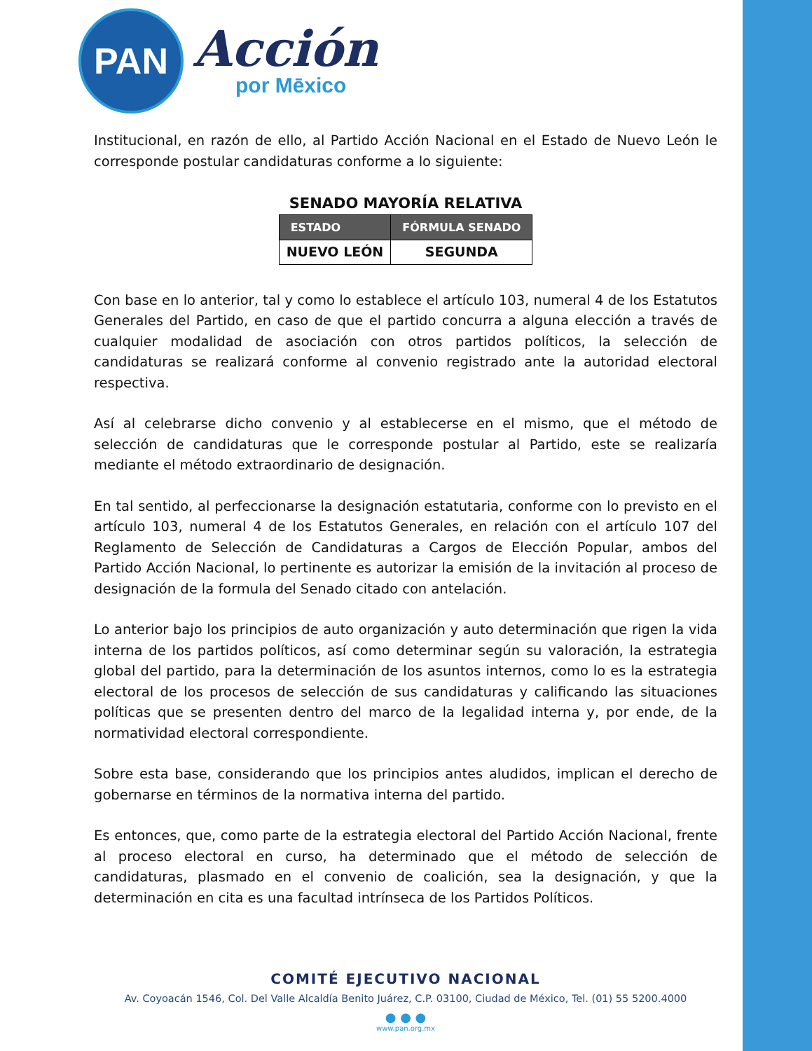PAN
Acción
por Mēxico
Institucional, en razón de ello, al Partido Acción Nacional en el Estado de Nuevo León le corresponde postular candidaturas conforme a lo siguiente:
SENADO MAYORÍA RELATIVA
| ESTADO | FÓRMULA SENADO |
| --- | --- |
| NUEVO LEÓN | SEGUNDA |
Con base en lo anterior, tal y como lo establece el artículo 103, numeral 4 de los Estatutos Generales del Partido, en caso de que el partido concurra a alguna elección a través de cualquier modalidad de asociación con otros partidos políticos, la selección de candidaturas se realizará conforme al convenio registrado ante la autoridad electoral respectiva.
Así al celebrarse dicho convenio y al establecerse en el mismo, que el método de selección de candidaturas que le corresponde postular al Partido, este se realizaría mediante el método extraordinario de designación.
En tal sentido, al perfeccionarse la designación estatutaria, conforme con lo previsto en el artículo 103, numeral 4 de los Estatutos Generales, en relación con el artículo 107 del Reglamento de Selección de Candidaturas a Cargos de Elección Popular, ambos del Partido Acción Nacional, lo pertinente es autorizar la emisión de la invitación al proceso de designación de la formula del Senado citado con antelación.
Lo anterior bajo los principios de auto organización y auto determinación que rigen la vida interna de los partidos políticos, así como determinar según su valoración, la estrategia global del partido, para la determinación de los asuntos internos, como lo es la estrategia electoral de los procesos de selección de sus candidaturas y calificando las situaciones políticas que se presenten dentro del marco de la legalidad interna y, por ende, de la normatividad electoral correspondiente.
Sobre esta base, considerando que los principios antes aludidos, implican el derecho de gobernarse en términos de la normativa interna del partido.
Es entonces, que, como parte de la estrategia electoral del Partido Acción Nacional, frente al proceso electoral en curso, ha determinado que el método de selección de candidaturas, plasmado en el convenio de coalición, sea la designación, y que la determinación en cita es una facultad intrínseca de los Partidos Políticos.
COMITÉ EJECUTIVO NACIONAL
Av. Coyoacán 1546, Col. Del Valle Alcaldía Benito Juárez, C.P. 03100, Ciudad de México, Tel. (01) 55 5200.4000
● ● ●
www.pan.org.mx